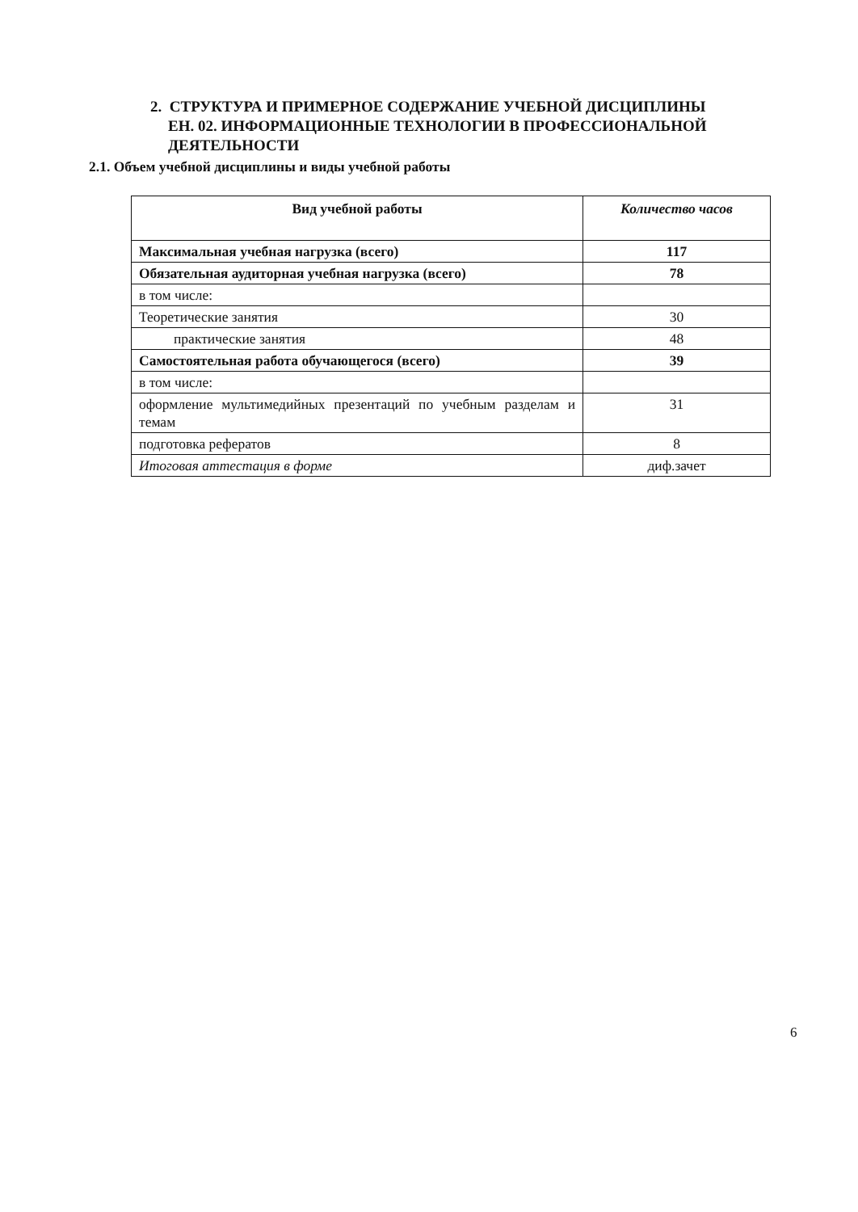2. СТРУКТУРА И ПРИМЕРНОЕ СОДЕРЖАНИЕ УЧЕБНОЙ ДИСЦИПЛИНЫ
ЕН. 02. ИНФОРМАЦИОННЫЕ ТЕХНОЛОГИИ В ПРОФЕССИОНАЛЬНОЙ
ДЕЯТЕЛЬНОСТИ
2.1. Объем учебной дисциплины и виды учебной работы
| Вид учебной работы | Количество часов |
| --- | --- |
| Максимальная учебная нагрузка (всего) | 117 |
| Обязательная аудиторная учебная нагрузка (всего) | 78 |
| в том числе: | |
| Теоретические занятия | 30 |
| практические занятия | 48 |
| Самостоятельная работа обучающегося (всего) | 39 |
| в том числе: | |
| оформление мультимедийных презентаций по учебным разделам и темам | 31 |
| подготовка рефератов | 8 |
| Итоговая аттестация в форме | диф.зачет |
6